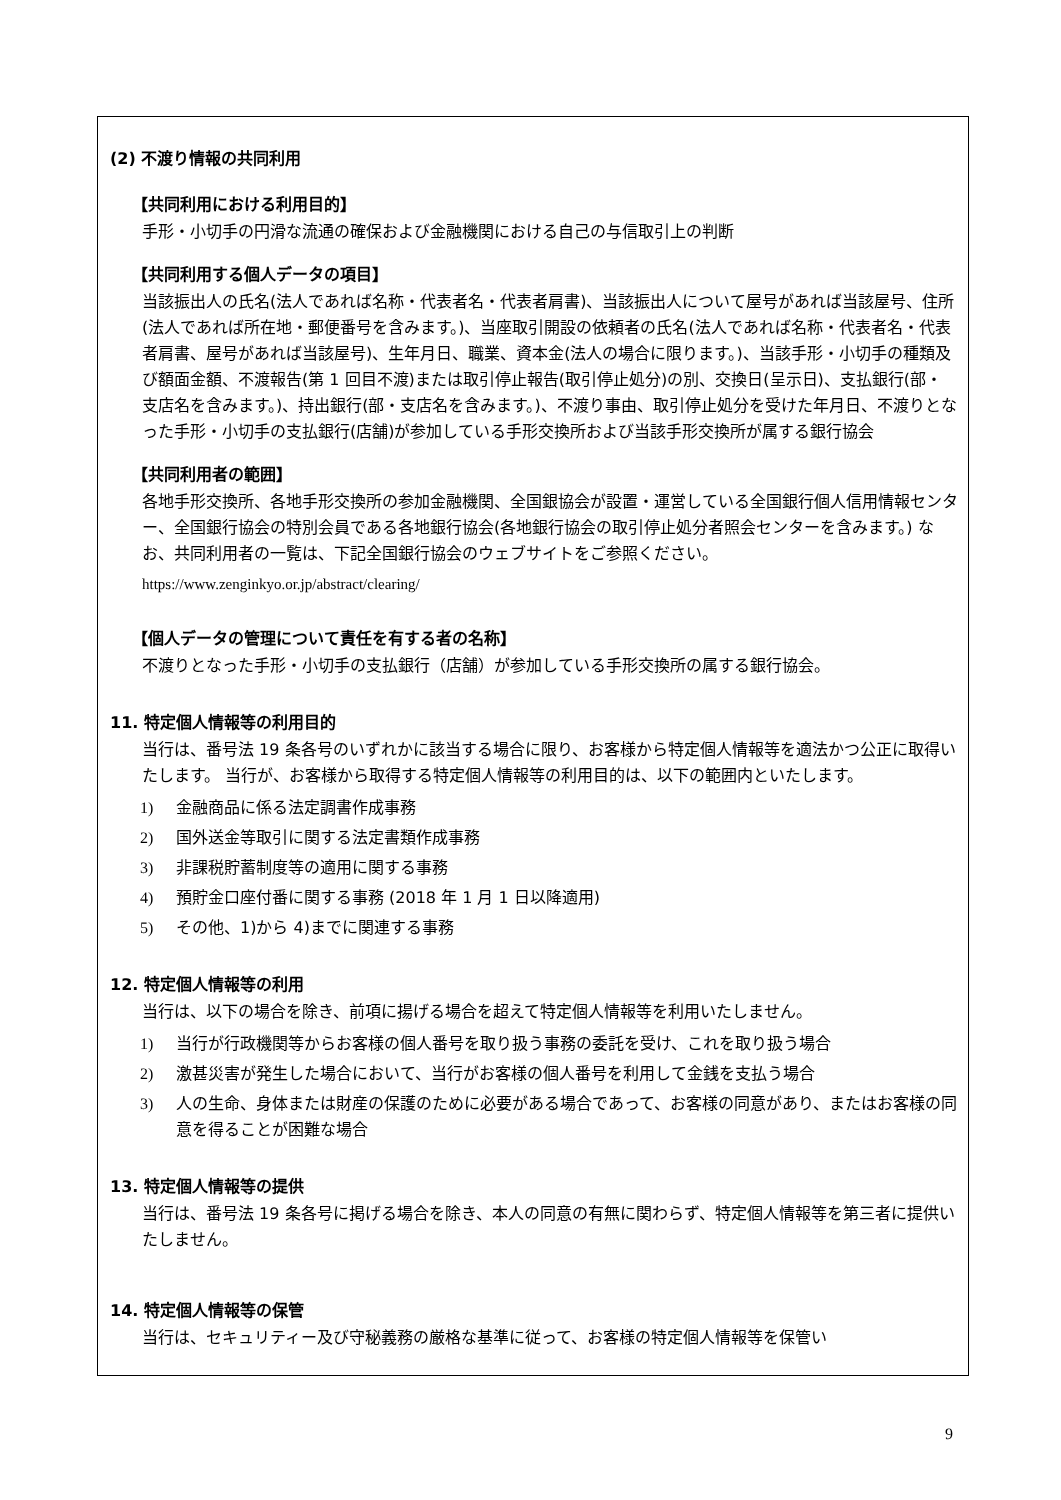(2) 不渡り情報の共同利用
【共同利用における利用目的】
手形・小切手の円滑な流通の確保および金融機関における自己の与信取引上の判断
【共同利用する個人データの項目】
当該振出人の氏名(法人であれば名称・代表者名・代表者肩書)、当該振出人について屋号があれば当該屋号、住所(法人であれば所在地・郵便番号を含みます。)、当座取引開設の依頼者の氏名(法人であれば名称・代表者名・代表者肩書、屋号があれば当該屋号)、生年月日、職業、資本金(法人の場合に限ります。)、当該手形・小切手の種類及び額面金額、不渡報告(第 1 回目不渡)または取引停止報告(取引停止処分)の別、交換日(呈示日)、支払銀行(部・支店名を含みます。)、持出銀行(部・支店名を含みます。)、不渡り事由、取引停止処分を受けた年月日、不渡りとなった手形・小切手の支払銀行(店舗)が参加している手形交換所および当該手形交換所が属する銀行協会
【共同利用者の範囲】
各地手形交換所、各地手形交換所の参加金融機関、全国銀協会が設置・運営している全国銀行個人信用情報センター、全国銀行協会の特別会員である各地銀行協会(各地銀行協会の取引停止処分者照会センターを含みます。) なお、共同利用者の一覧は、下記全国銀行協会のウェブサイトをご参照ください。
https://www.zenginkyo.or.jp/abstract/clearing/
【個人データの管理について責任を有する者の名称】
不渡りとなった手形・小切手の支払銀行（店舗）が参加している手形交換所の属する銀行協会。
11. 特定個人情報等の利用目的
当行は、番号法 19 条各号のいずれかに該当する場合に限り、お客様から特定個人情報等を適法かつ公正に取得いたします。 当行が、お客様から取得する特定個人情報等の利用目的は、以下の範囲内といたします。
1) 金融商品に係る法定調書作成事務
2) 国外送金等取引に関する法定書類作成事務
3) 非課税貯蓄制度等の適用に関する事務
4) 預貯金口座付番に関する事務 (2018 年 1 月 1 日以降適用)
5) その他、1)から 4)までに関連する事務
12. 特定個人情報等の利用
当行は、以下の場合を除き、前項に揚げる場合を超えて特定個人情報等を利用いたしません。
1) 当行が行政機関等からお客様の個人番号を取り扱う事務の委託を受け、これを取り扱う場合
2) 激甚災害が発生した場合において、当行がお客様の個人番号を利用して金銭を支払う場合
3) 人の生命、身体または財産の保護のために必要がある場合であって、お客様の同意があり、またはお客様の同意を得ることが困難な場合
13. 特定個人情報等の提供
当行は、番号法 19 条各号に掲げる場合を除き、本人の同意の有無に関わらず、特定個人情報等を第三者に提供いたしません。
14. 特定個人情報等の保管
当行は、セキュリティー及び守秘義務の厳格な基準に従って、お客様の特定個人情報等を保管い
9